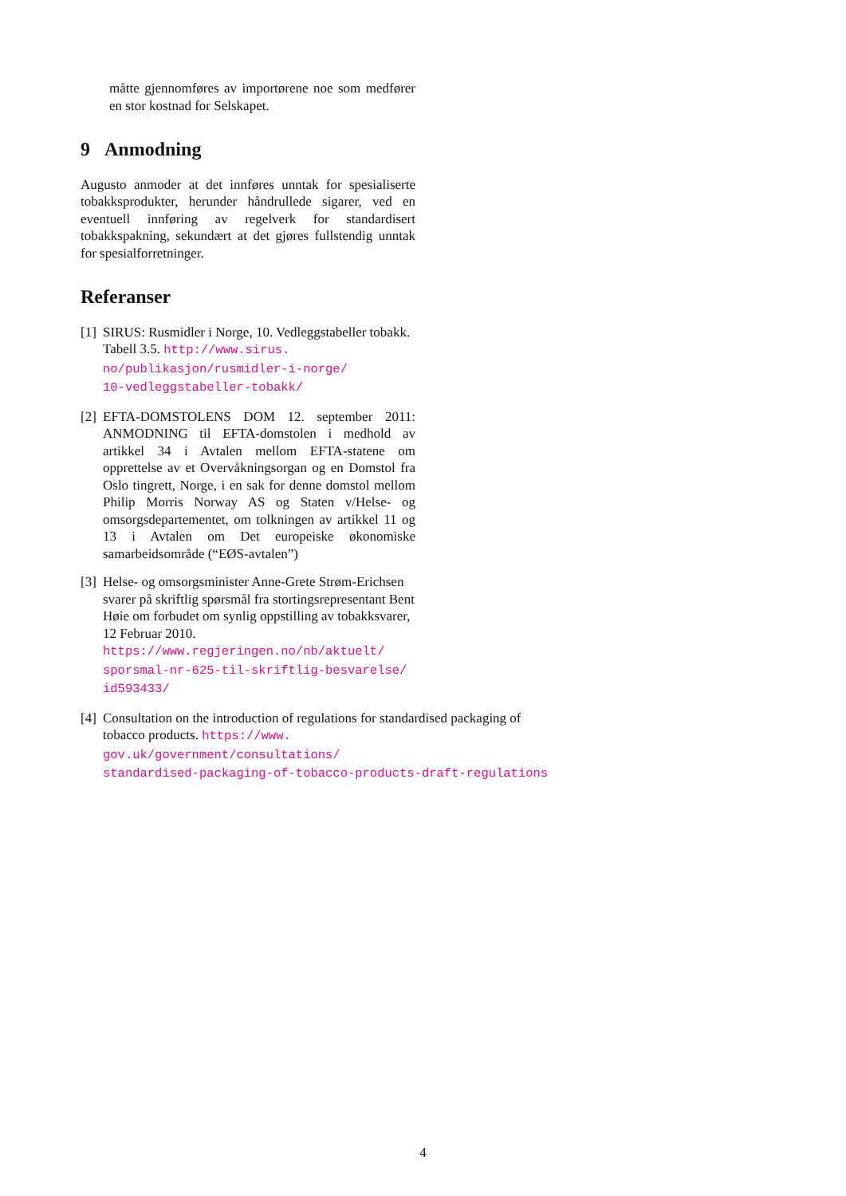måtte gjennomføres av importørene noe som medfører en stor kostnad for Selskapet.
9 Anmodning
Augusto anmoder at det innføres unntak for spesialiserte tobakksprodukter, herunder håndrullede sigarer, ved en eventuell innføring av regelverk for standardisert tobakkspakning, sekundært at det gjøres fullstendig unntak for spesialforretninger.
Referanser
[1]
SIRUS: Rusmidler i Norge, 10. Vedleggstabeller tobakk. Tabell 3.5. http://www.sirus.
no/publikasjon/rusmidler-i-norge/
10-vedleggstabeller-tobakk/
[2]
EFTA-DOMSTOLENS DOM 12. september 2011: ANMODNING til EFTA-domstolen i medhold av artikkel 34 i Avtalen mellom EFTA-statene om opprettelse av et Overvåkningsorgan og en Domstol fra Oslo tingrett, Norge, i en sak for denne domstol mellom Philip Morris Norway AS og Staten v/Helse- og omsorgsdepartementet, om tolkningen av artikkel 11 og 13 i Avtalen om Det europeiske økonomiske samarbeidsområde (“EØS-avtalen”)
[3]
Helse- og omsorgsminister Anne-Grete Strøm-Erichsen svarer på skriftlig spørsmål fra stortingsrepresentant Bent Høie om forbudet om synlig oppstilling av tobakksvarer, 12 Februar 2010.
https://www.regjeringen.no/nb/aktuelt/
sporsmal-nr-625-til-skriftlig-besvarelse/
id593433/
[4]
Consultation on the introduction of regulations for standardised packaging of tobacco products. https://www.
gov.uk/government/consultations/
standardised-packaging-of-tobacco-products-draft-regulations
4